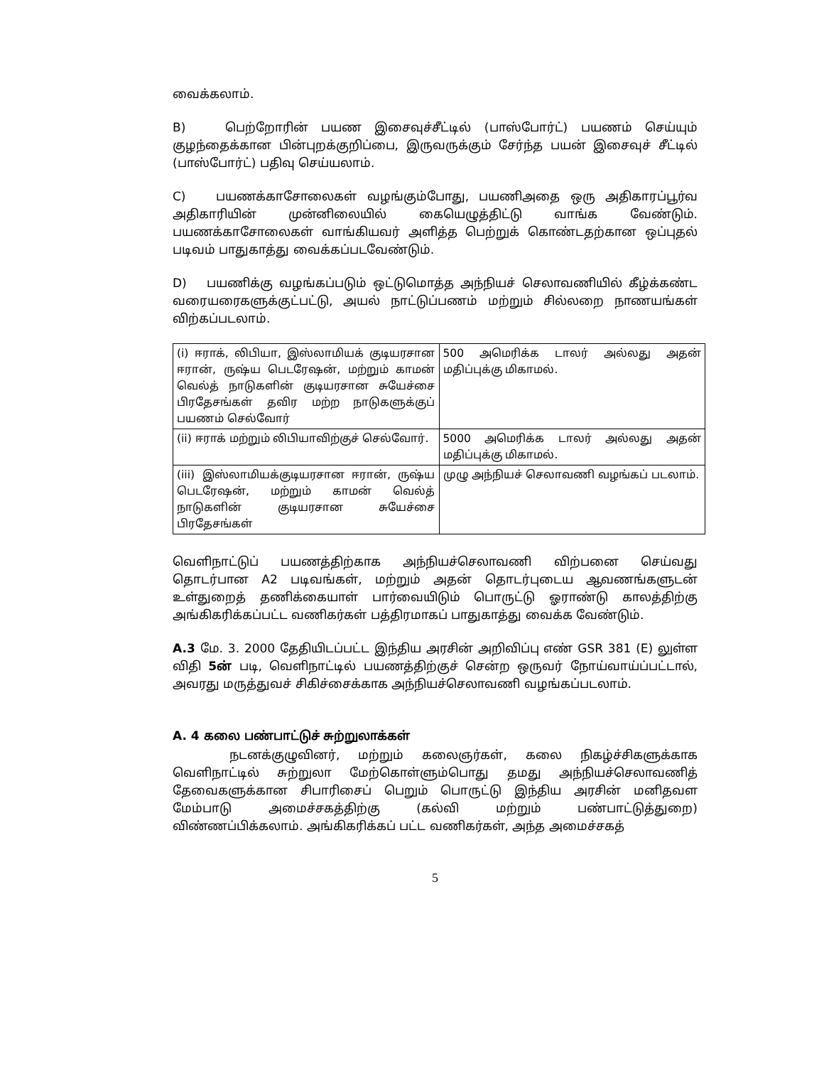வைக்கலாம்.
B) பெற்றோரின் பயண இசைவுச்சீட்டில் (பாஸ்போர்ட்) பயணம் செய்யும் குழந்தைக்கான பின்புறக்குறிப்பை, இருவருக்கும் சேர்ந்த பயன் இசைவுச் சீட்டில் (பாஸ்போர்ட்) பதிவு செய்யலாம்.
C) பயணக்காசோலைகள் வழங்கும்போது, பயணிஅதை ஒரு அதிகாரப்பூர்வ அதிகாரியின் முன்னிலையில் கையெழுத்திட்டு வாங்க வேண்டும். பயணக்காசோலைகள் வாங்கியவர் அளித்த பெற்றுக் கொண்டதற்கான ஒப்புதல் படிவம் பாதுகாத்து வைக்கப்படவேண்டும்.
D) பயணிக்கு வழங்கப்படும் ஒட்டுமொத்த அந்நியச் செலாவணியில் கீழ்க்கண்ட வரையரைகளுக்குட்பட்டு, அயல் நாட்டுப்பணம் மற்றும் சில்லறை நாணயங்கள் விற்கப்படலாம்.
| (i) ஈராக், லிபியா, இஸ்லாமியக் குடியரசான ஈரான், ருஷ்ய பெடரேஷன், மற்றும் காமன் வெல்த் நாடுகளின் குடியரசான சுயேச்சை பிரதேசங்கள் தவிர மற்ற நாடுகளுக்குப் பயணம் செல்வோர் | 500 அமெரிக்க டாலர் அல்லது அதன் மதிப்புக்கு மிகாமல். |
| (ii) ஈராக் மற்றும் லிபியாவிற்குச் செல்வோர். | 5000 அமெரிக்க டாலர் அல்லது அதன் மதிப்புக்கு மிகாமல். |
| (iii) இஸ்லாமியக்குடியரசான ஈரான், ருஷ்ய பெடரேஷன், மற்றும் காமன் வெல்த் நாடுகளின் குடியரசான சுயேச்சை பிரதேசங்கள் | முழு அந்நியச் செலாவணி வழங்கப் படலாம். |
வெளிநாட்டுப் பயணத்திற்காக அந்நியச்செலாவணி விற்பனை செய்வது தொடர்பான A2 படிவங்கள், மற்றும் அதன் தொடர்புடைய ஆவணங்களுடன் உள்துறைத் தணிக்கையாள் பார்வையிடும் பொருட்டு ஓராண்டு காலத்திற்கு அங்கிகரிக்கப்பட்ட வணிகர்கள் பத்திரமாகப் பாதுகாத்து வைக்க வேண்டும்.
A.3 மே. 3. 2000 தேதியிடப்பட்ட இந்திய அரசின் அறிவிப்பு எண் GSR 381 (E) லுள்ள விதி 5ன் படி, வெளிநாட்டில் பயணத்திற்குச் சென்ற ஒருவர் நோய்வாய்ப்பட்டால், அவரது மருத்துவச் சிகிச்சைக்காக அந்நியச்செலாவணி வழங்கப்படலாம்.
A. 4 கலை பண்பாட்டுச் சுற்றுலாக்கள்
நடனக்குழுவினர், மற்றும் கலைஞர்கள், கலை நிகழ்ச்சிகளுக்காக வெளிநாட்டில் சுற்றுலா மேற்கொள்ளும்பொது தமது அந்நியச்செலாவணித் தேவைகளுக்கான சிபாரிசைப் பெறும் பொருட்டு இந்திய அரசின் மனிதவள மேம்பாடு அமைச்சகத்திற்கு (கல்வி மற்றும் பண்பாட்டுத்துறை) விண்ணப்பிக்கலாம். அங்கிகரிக்கப் பட்ட வணிகர்கள், அந்த அமைச்சகத்
5